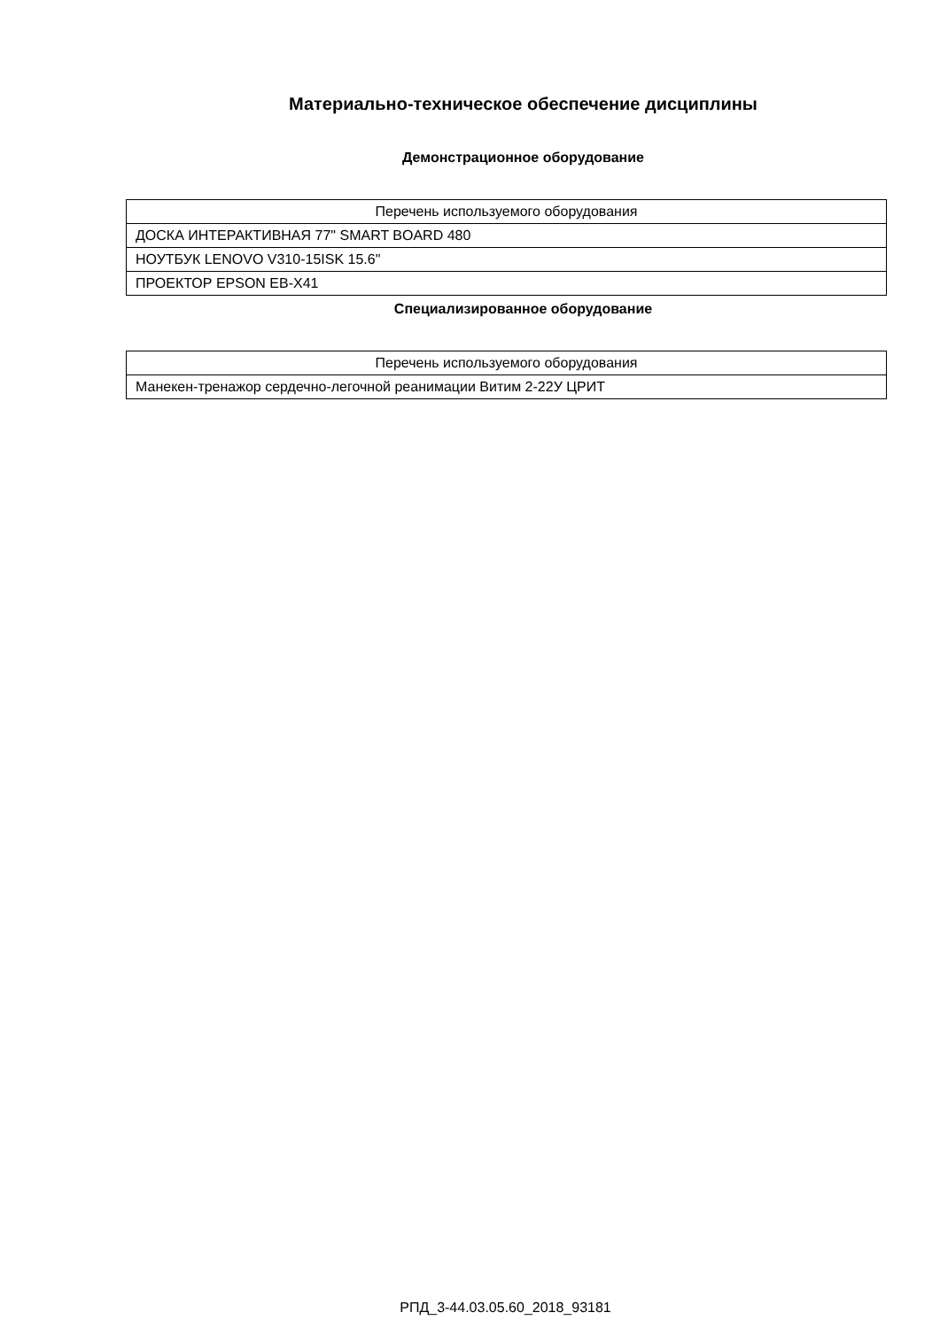Материально-техническое обеспечение дисциплины
Демонстрационное оборудование
| Перечень используемого оборудования |
| --- |
| ДОСКА ИНТЕРАКТИВНАЯ 77" SMART BOARD 480 |
| НОУТБУК LENOVO V310-15ISK 15.6" |
| ПРОЕКТОР EPSON EB-X41 |
Специализированное оборудование
| Перечень используемого оборудования |
| --- |
| Манекен-тренажор сердечно-легочной реанимации Витим 2-22У ЦРИТ |
РПД_3-44.03.05.60_2018_93181